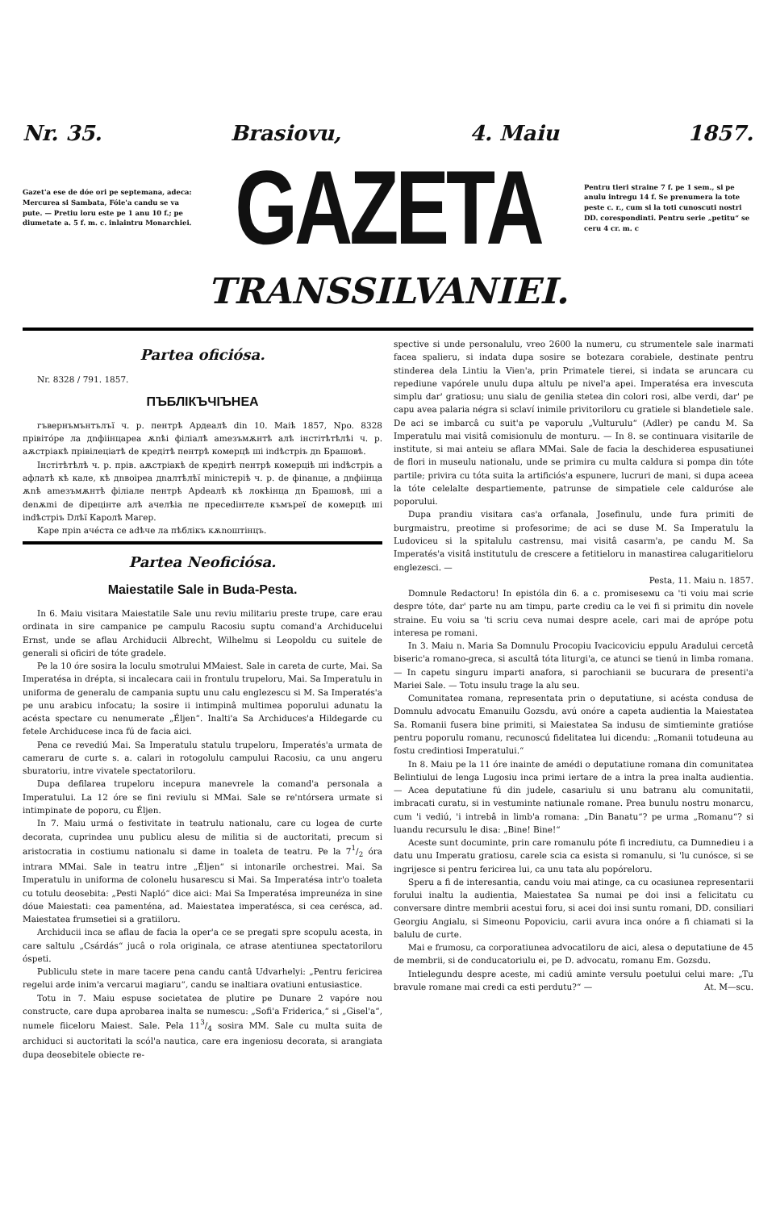Nr. 35. Brasiovu, 4. Maiu 1857.
Gazet'a ese de dóe ori pe septemana, adeca: Mercurea si Sambata, Fóie'a candu se va pute. — Pretiu loru este pe 1 anu 10 f.; pe diumetate a. 5 f. m. c. inlaintru Monarchiei.
GAZETA
Pentru tieri straine 7 f. pe 1 sem., si pe anulu intregu 14 f. Se prenumera la tote peste c. r., cum si la toti cunoscuti nostri DD. corespondinti. Pentru serie „petitu“ se ceru 4 cr. m. c
TRANSSILVANIEI.
Partea oficiósa.
Nr. 8328 / 791. 1857.
ПЪБЛІКЪЧІЪНЕА
гъвернъмънтълъї ч. р. пентрѣ Ардеалѣ din 10. Maiѣ 1857, Npo. 8328 прівітóре ла дnфіінцареа ѫnѣi філіалѣ аmезъмѫнтѣ алѣ інстітѣтѣлѣi ч. р. аѫстріакѣ прівілеціатѣ de кредітѣ пентрѣ комерцѣ шi іndѣстріъ дn Брашовѣ.
Інстітѣтѣлѣ ч. р. прів. аѫстріакѣ de кредітѣ пентрѣ комерцiѣ шi іndѣстріъ a афлатѣ кѣ кале, кѣ дnвoipea дnалтѣлѣї mіnістерiѣ ч. р. de фinanце, a дnфіінца ѫnѣ аmезъмѫнтѣ філіале пентрѣ Арdеалѣ кѣ локѣінца дn Брашовѣ, шi a denѫmi de dipeцiнте алѣ ачелѣia пe пресеdiнтеле къмъреї de комерцѣ шi іndѣстріъ Dлѣї Каролѣ Магер.
Каре пpin ачéста се аdѣче ла пѣблікъ кѫnоштінцъ.
Partea Neoficiósa.
Maiestatile Sale in Buda-Pesta.
In 6. Maiu visitara Maiestatile Sale unu reviu militariu preste trupe, care erau ordinata in sire campanice pe campulu Racosiu suptu comand'a Archiducelui Ernst, unde se aflau Archiducii Albrecht, Wilhelmu si Leopoldu cu suitele de generali si oficiri de tóte gradele.
Pe la 10 óre sosira la loculu smotrului MMaiest. Sale in careta de curte, Mai. Sa Imperatésa in drépta, si incalecara caii in frontulu trupeloru, Mai. Sa Imperatulu in uniforma de generalu de campania suptu unu calu englezescu si M. Sa Imperatés'a pe unu arabicu infocatu; la sosire ii intimpinâ multimea poporului adunatu la acésta spectare cu nenumerate „Éljen“. Inalti'a Sa Archiduces'a Hildegarde cu fetele Archiducese inca fú de facia aici.
Pena ce revediú Mai. Sa Imperatulu statulu trupeloru, Imperatés'a urmata de cameraru de curte s. a. calari in rotogolulu campului Racosiu, ca unu angeru sburatoriu, intre vivatele spectatoriloru.
Dupa defilarea trupeloru incepura manevrele la comand'a personala a Imperatului. La 12 óre se fini reviulu si MMai. Sale se re'ntórsera urmate si intimpinate de poporu, cu Éljen.
In 7. Maiu urmá o festivitate in teatrulu nationalu, care cu logea de curte decorata, cuprindea unu publicu alesu de militia si de auctoritati, precum si aristocratia in costiumu nationalu si dame in toaleta de teatru. Pe la 71/2 óra intrara MMai. Sale in teatru intre „Éljen“ si intonarile orchestrei. Mai. Sa Imperatulu in uniforma de colonelu husarescu si Mai. Sa Imperatésa intr'o toaleta cu totulu deosebita: „Pesti Napló“ dice aici: Mai Sa Imperatésa impreunéza in sine dóue Maiestati: cea pamenténa, ad. Maiestatea imperatésca, si cea ceréscа, ad. Maiestatea frumsetiei si a gratiiloru.
Archiducii inca se aflau de facia la oper'a ce se pregati spre scopulu acesta, in care saltulu „Csárdás“ jucâ o rola originala, ce atrase atentiunea spectatoriloru óspeti.
Publiculu stete in mare tacere pena candu cantâ Udvarhelyi: „Pentru fericirea regelui arde inim'a vercarui magiaru“, candu se inaltiara ovatiuni entusiastice.
Totu in 7. Maiu espuse societatea de plutire pe Dunare 2 vapóre nou constructe, care dupa aprobarea inalta se numescu: „Sofi'a Friderica,“ si „Gisel'a“, numele fiiceloru Maiest. Sale. Pela 113/4 sosira MM. Sale cu multa suita de archiduci si auctoritati la scól'a nautica, care era ingeniosu decorata, si arangiata dupa deosebitele obiecte re-
spective si unde personalulu, vreo 2600 la numeru, cu strumentele sale inarmati facea spalieru, si indata dupa sosire se botezara corabiele, destinate pentru stinderea dela Lintiu la Vien'a, prin Primatele tierei, si indata se aruncara cu repediune vapórele unulu dupa altulu pe nivel'a apei. Imperatésa era invescuta simplu dar' gratiosu; unu sialu de genilia stetea din colori rosi, albe verdi, dar' pe capu avea palaria négra si sclaví inimile privitoriloru cu gratiele si blandetiele sale. De aci se imbarcâ cu suit'a pe vaporulu „Vulturulu“ (Adler) pe candu M. Sa Imperatulu mai visitâ comisionulu de monturu. — In 8. se continuara visitarile de institute, si mai anteiu se aflara MMai. Sale de facia la deschiderea espusatiunei de flori in museulu nationalu, unde se primira cu multa caldura si pompa din tóte partile; privira cu tóta suita la artificiós'a espunere, lucruri de mani, si dupa aceea la tóte celelalte despartiemente, patrunse de simpatiele cele caldurόse ale poporului.
Dupa prandiu visitara cas'a orfanala, Josefinulu, unde fura primiti de burgmaistru, preotime si profesorime; de aci se duse M. Sa Imperatulu la Ludoviceu si la spitalulu castrensu, mai visitâ casarm'a, pe candu M. Sa Imperatés'a visitâ institutulu de crescere a fetitieloru in manastirea calugaritieloru englezesci. —
Pesta, 11. Maiu n. 1857.
Domnule Redactoru! In epistóla din 6. a c. promiseseмu ca 'ti voiu mai scrie despre tóte, dar' parte nu am timpu, parte crediu ca le vei fi si primitu din novele straine. Eu voiu sa 'ti scriu ceva numai despre acele, cari mai de aprópe potu interesa pe romani.
In 3. Maiu n. Maria Sa Domnulu Procopiu Ivacicoviciu eppulu Aradului cercetâ biseric'a romano-greca, si ascultâ tóta liturgi'a, ce atunci se tienú in limba romana. — In capetu singuru imparti anafora, si parochianii se bucurara de presenti'a Mariei Sale. — Totu insulu trage la alu seu.
Comunitatea romana, representata prin o deputatiune, si acésta condusa de Domnulu advocatu Emanuilu Gozsdu, avú onóre a capeta audientia la Maiestatea Sa. Romanii fusera bine primiti, si Maiestatea Sa indusu de simtieminte gratióse pentru poporulu romanu, recunoscú fidelitatea lui dicendu: „Romanii totudeuna au fostu credintiosi Imperatului.“
In 8. Maiu pe la 11 óre inainte de amédi o deputatiune romana din comunitatea Belintiului de lenga Lugosiu inca primi iertare de a intra la prea inalta audientia. — Acea deputatiune fú din judele, casariulu si unu batranu alu comunitatii, imbracati curatu, si in vestuminte natiunale romane. Prea bunulu nostru monarcu, cum 'i vediú, 'i intrebâ in limb'a romana: „Din Banatu“? pe urma „Romanu“? si luandu recursulu le disa: „Bine! Bine!“
Aceste sunt documinte, prin care romanulu póte fi incrediutu, ca Dumnedieu i a datu unu Imperatu gratiosu, carele scia ca esista si romanulu, si 'lu cunósce, si se ingrijesce si pentru fericirea lui, ca unu tata alu popóreloru.
Speru a fi de interesantia, candu voiu mai atinge, ca cu ocasiunea representarii forului inaltu la audientia, Maiestatea Sa numai pe doi insi a felicitatu cu conversare dintre membrii acestui foru, si acei doi insi suntu romani, DD. consiliari Georgiu Angialu, si Simeonu Popoviciu, carii avura inca onóre a fi chiamati si la balulu de curte.
Mai e frumosu, ca corporatiunea advocatiloru de aici, alesa o deputatiune de 45 de membrii, si de conducatoriulu ei, pe D. advocatu, romanu Em. Gozsdu.
Intielegundu despre aceste, mi cadiú aminte versulu poetului celui mare: „Tu bravule romane mai credi ca esti perdutu?“ — At. M—scu.